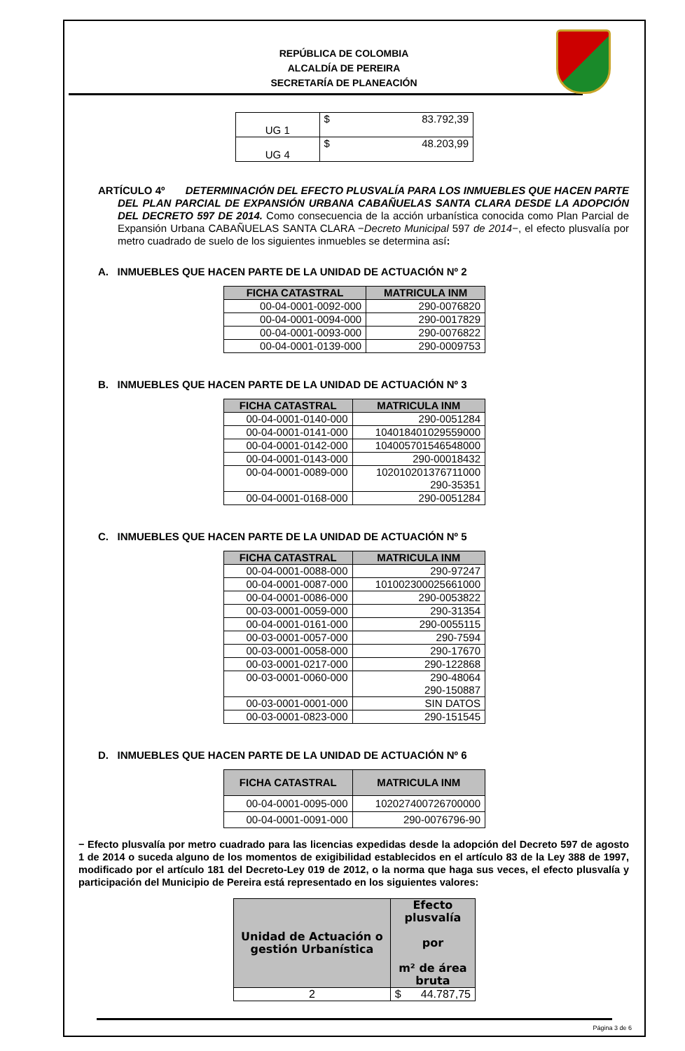REPÚBLICA DE COLOMBIA
ALCALDÍA DE PEREIRA
SECRETARÍA DE PLANEACIÓN
| UG 1 | $ 83.792,39 |
| UG 4 | $ 48.203,99 |
ARTÍCULO 4º DETERMINACIÓN DEL EFECTO PLUSVALÍA PARA LOS INMUEBLES QUE HACEN PARTE DEL PLAN PARCIAL DE EXPANSIÓN URBANA CABAÑUELAS SANTA CLARA DESDE LA ADOPCIÓN DEL DECRETO 597 DE 2014. Como consecuencia de la acción urbanística conocida como Plan Parcial de Expansión Urbana CABAÑUELAS SANTA CLARA −Decreto Municipal 597 de 2014−, el efecto plusvalía por metro cuadrado de suelo de los siguientes inmuebles se determina así:
A. INMUEBLES QUE HACEN PARTE DE LA UNIDAD DE ACTUACIÓN Nº 2
| FICHA CATASTRAL | MATRICULA INM |
| --- | --- |
| 00-04-0001-0092-000 | 290-0076820 |
| 00-04-0001-0094-000 | 290-0017829 |
| 00-04-0001-0093-000 | 290-0076822 |
| 00-04-0001-0139-000 | 290-0009753 |
B. INMUEBLES QUE HACEN PARTE DE LA UNIDAD DE ACTUACIÓN Nº 3
| FICHA CATASTRAL | MATRICULA INM |
| --- | --- |
| 00-04-0001-0140-000 | 290-0051284 |
| 00-04-0001-0141-000 | 104018401029559000 |
| 00-04-0001-0142-000 | 104005701546548000 |
| 00-04-0001-0143-000 | 290-00018432 |
| 00-04-0001-0089-000 | 102010201376711000 290-35351 |
| 00-04-0001-0168-000 | 290-0051284 |
C. INMUEBLES QUE HACEN PARTE DE LA UNIDAD DE ACTUACIÓN Nº 5
| FICHA CATASTRAL | MATRICULA INM |
| --- | --- |
| 00-04-0001-0088-000 | 290-97247 |
| 00-04-0001-0087-000 | 101002300025661000 |
| 00-04-0001-0086-000 | 290-0053822 |
| 00-03-0001-0059-000 | 290-31354 |
| 00-04-0001-0161-000 | 290-0055115 |
| 00-03-0001-0057-000 | 290-7594 |
| 00-03-0001-0058-000 | 290-17670 |
| 00-03-0001-0217-000 | 290-122868 |
| 00-03-0001-0060-000 | 290-48064 290-150887 |
| 00-03-0001-0001-000 | SIN DATOS |
| 00-03-0001-0823-000 | 290-151545 |
D. INMUEBLES QUE HACEN PARTE DE LA UNIDAD DE ACTUACIÓN Nº 6
| FICHA CATASTRAL | MATRICULA INM |
| --- | --- |
| 00-04-0001-0095-000 | 102027400726700000 |
| 00-04-0001-0091-000 | 290-0076796-90 |
− Efecto plusvalía por metro cuadrado para las licencias expedidas desde la adopción del Decreto 597 de agosto 1 de 2014 o suceda alguno de los momentos de exigibilidad establecidos en el artículo 83 de la Ley 388 de 1997, modificado por el artículo 181 del Decreto-Ley 019 de 2012, o la norma que haga sus veces, el efecto plusvalía y participación del Municipio de Pereira está representado en los siguientes valores:
| Unidad de Actuación o gestión Urbanística | Efecto plusvalía por m² de área bruta |
| --- | --- |
| 2 | $ 44.787,75 |
Página 3 de 6